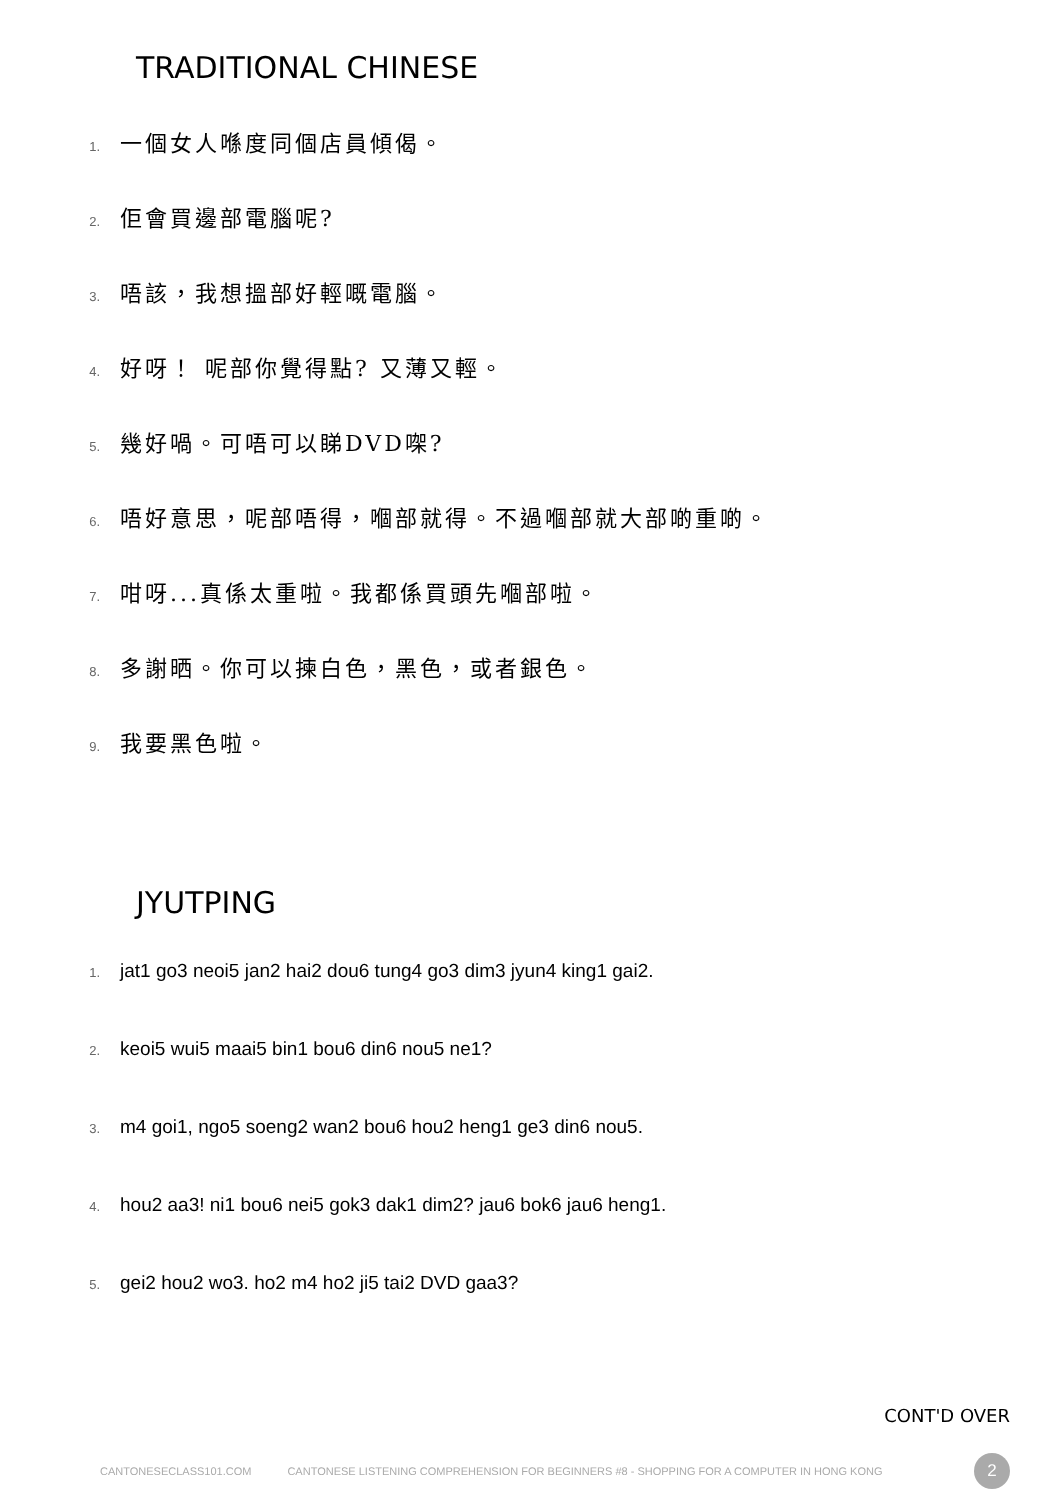TRADITIONAL CHINESE
1. 一個女人喺度同個店員傾偈。
2. 佢會買邊部電腦呢?
3. 唔該，我想搵部好輕嘅電腦。
4. 好呀！ 呢部你覺得點? 又薄又輕。
5. 幾好喎。可唔可以睇DVD㗎?
6. 唔好意思，呢部唔得，嗰部就得。不過嗰部就大部啲重啲。
7. 咁呀...真係太重啦。我都係買頭先嗰部啦。
8. 多謝晒。你可以揀白色，黑色，或者銀色。
9. 我要黑色啦。
JYUTPING
1. jat1 go3 neoi5 jan2 hai2 dou6 tung4 go3 dim3 jyun4 king1 gai2.
2. keoi5 wui5 maai5 bin1 bou6 din6 nou5 ne1?
3. m4 goi1, ngo5 soeng2 wan2 bou6 hou2 heng1 ge3 din6 nou5.
4. hou2 aa3! ni1 bou6 nei5 gok3 dak1 dim2? jau6 bok6 jau6 heng1.
5. gei2 hou2 wo3. ho2 m4 ho2 ji5 tai2 DVD gaa3?
CONT'D OVER
CANTONESECLASS101.COM CANTONESE LISTENING COMPREHENSION FOR BEGINNERS #8 - SHOPPING FOR A COMPUTER IN HONG KONG 2